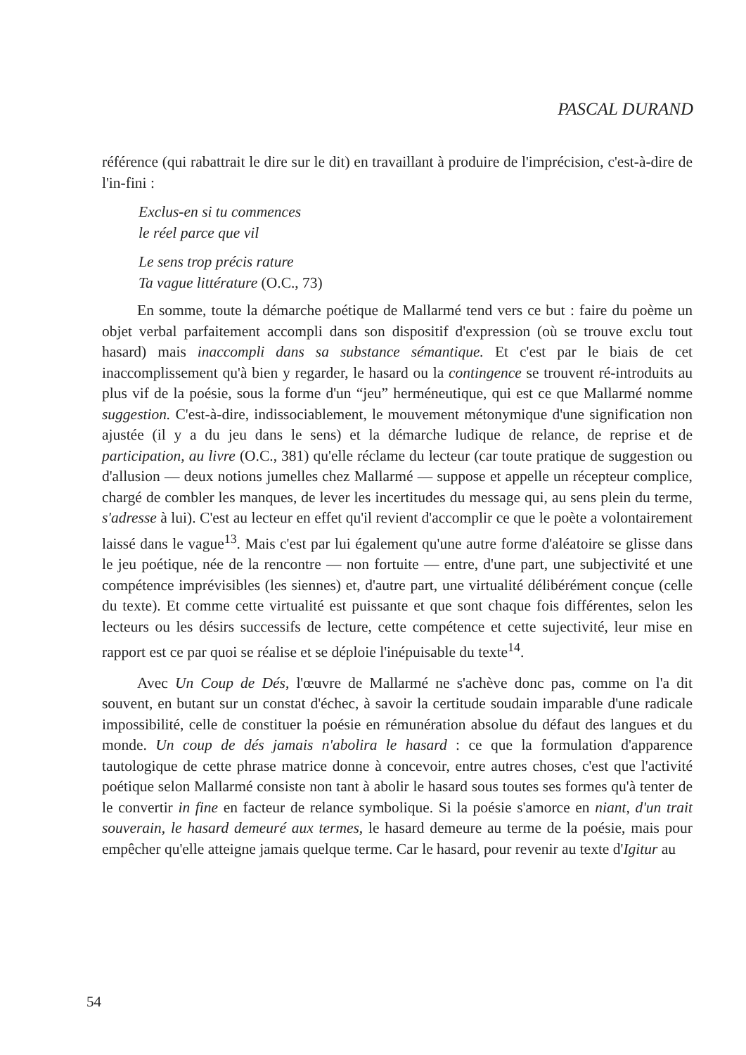PASCAL DURAND
référence (qui rabattrait le dire sur le dit) en travaillant à produire de l'imprécision, c'est-à-dire de l'in-fini :
Exclus-en si tu commences
le réel parce que vil
Le sens trop précis rature
Ta vague littérature (O.C., 73)
En somme, toute la démarche poétique de Mallarmé tend vers ce but : faire du poème un objet verbal parfaitement accompli dans son dispositif d'expression (où se trouve exclu tout hasard) mais inaccompli dans sa substance sémantique. Et c'est par le biais de cet inaccomplissement qu'à bien y regarder, le hasard ou la contingence se trouvent ré-introduits au plus vif de la poésie, sous la forme d'un “jeu” herméneutique, qui est ce que Mallarmé nomme suggestion. C'est-à-dire, indissociablement, le mouvement métonymique d'une signification non ajustée (il y a du jeu dans le sens) et la démarche ludique de relance, de reprise et de participation, au livre (O.C., 381) qu'elle réclame du lecteur (car toute pratique de suggestion ou d'allusion — deux notions jumelles chez Mallarmé — suppose et appelle un récepteur complice, chargé de combler les manques, de lever les incertitudes du message qui, au sens plein du terme, s'adresse à lui). C'est au lecteur en effet qu'il revient d'accomplir ce que le poète a volontairement laissé dans le vague<sup>13</sup>. Mais c'est par lui également qu'une autre forme d'aléatoire se glisse dans le jeu poétique, née de la rencontre — non fortuite — entre, d'une part, une subjectivité et une compétence imprévisibles (les siennes) et, d'autre part, une virtualité délibérément conçue (celle du texte). Et comme cette virtualité est puissante et que sont chaque fois différentes, selon les lecteurs ou les désirs successifs de lecture, cette compétence et cette sujectivité, leur mise en rapport est ce par quoi se réalise et se déploie l'inépuisable du texte<sup>14</sup>.
Avec Un Coup de Dés, l'œuvre de Mallarmé ne s'achève donc pas, comme on l'a dit souvent, en butant sur un constat d'échec, à savoir la certitude soudain imparable d'une radicale impossibilité, celle de constituer la poésie en rémunération absolue du défaut des langues et du monde. Un coup de dés jamais n'abolira le hasard : ce que la formulation d'apparence tautologique de cette phrase matrice donne à concevoir, entre autres choses, c'est que l'activité poétique selon Mallarmé consiste non tant à abolir le hasard sous toutes ses formes qu'à tenter de le convertir in fine en facteur de relance symbolique. Si la poésie s'amorce en niant, d'un trait souverain, le hasard demeuré aux termes, le hasard demeure au terme de la poésie, mais pour empêcher qu'elle atteigne jamais quelque terme. Car le hasard, pour revenir au texte d'Igitur au
54